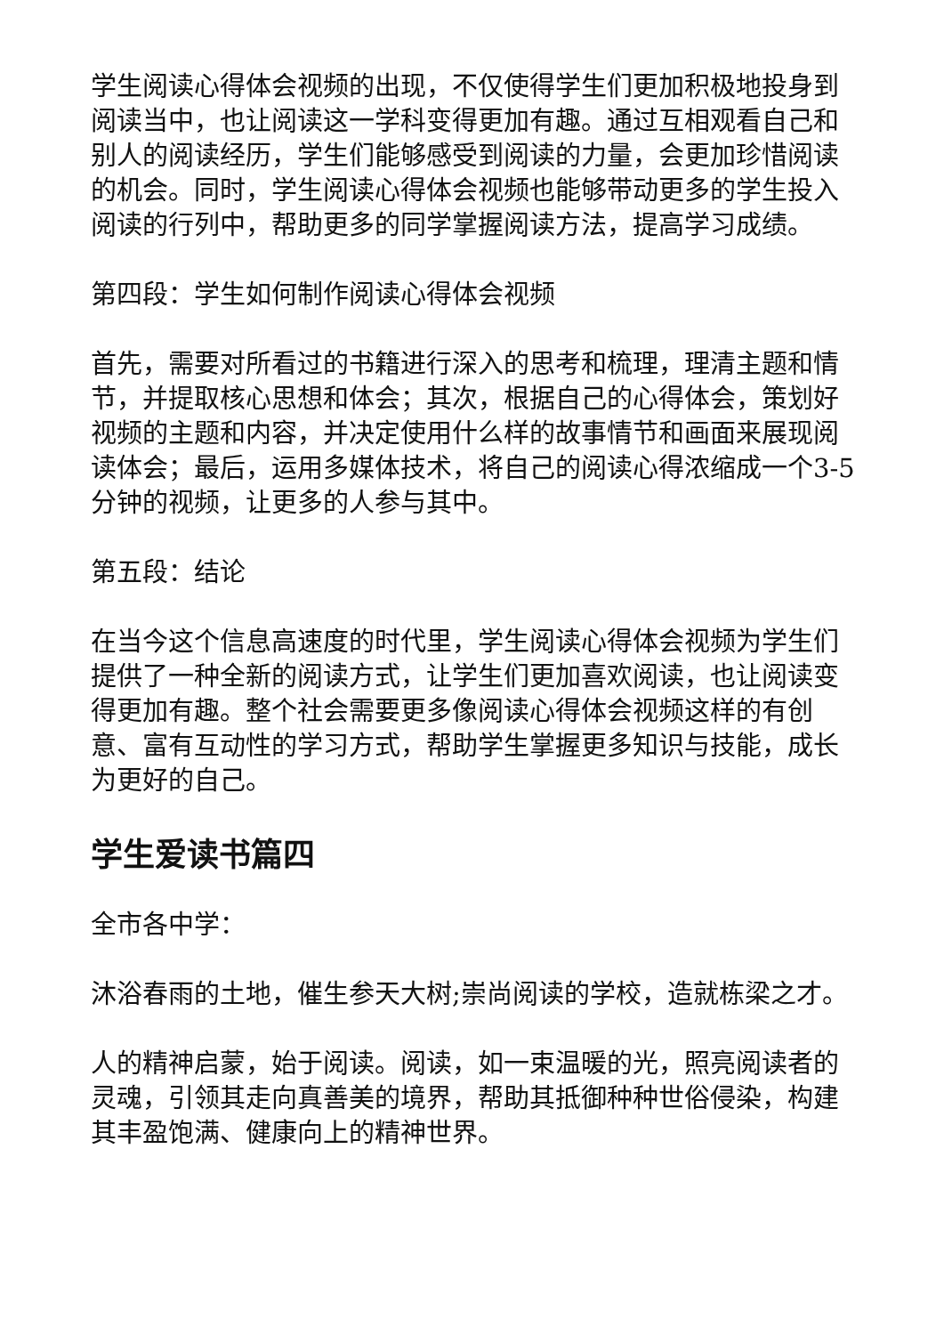学生阅读心得体会视频的出现，不仅使得学生们更加积极地投身到阅读当中，也让阅读这一学科变得更加有趣。通过互相观看自己和别人的阅读经历，学生们能够感受到阅读的力量，会更加珍惜阅读的机会。同时，学生阅读心得体会视频也能够带动更多的学生投入阅读的行列中，帮助更多的同学掌握阅读方法，提高学习成绩。
第四段：学生如何制作阅读心得体会视频
首先，需要对所看过的书籍进行深入的思考和梳理，理清主题和情节，并提取核心思想和体会；其次，根据自己的心得体会，策划好视频的主题和内容，并决定使用什么样的故事情节和画面来展现阅读体会；最后，运用多媒体技术，将自己的阅读心得浓缩成一个3-5分钟的视频，让更多的人参与其中。
第五段：结论
在当今这个信息高速度的时代里，学生阅读心得体会视频为学生们提供了一种全新的阅读方式，让学生们更加喜欢阅读，也让阅读变得更加有趣。整个社会需要更多像阅读心得体会视频这样的有创意、富有互动性的学习方式，帮助学生掌握更多知识与技能，成长为更好的自己。
学生爱读书篇四
全市各中学：
沐浴春雨的土地，催生参天大树;崇尚阅读的学校，造就栋梁之才。
人的精神启蒙，始于阅读。阅读，如一束温暖的光，照亮阅读者的灵魂，引领其走向真善美的境界，帮助其抵御种种世俗侵染，构建其丰盈饱满、健康向上的精神世界。